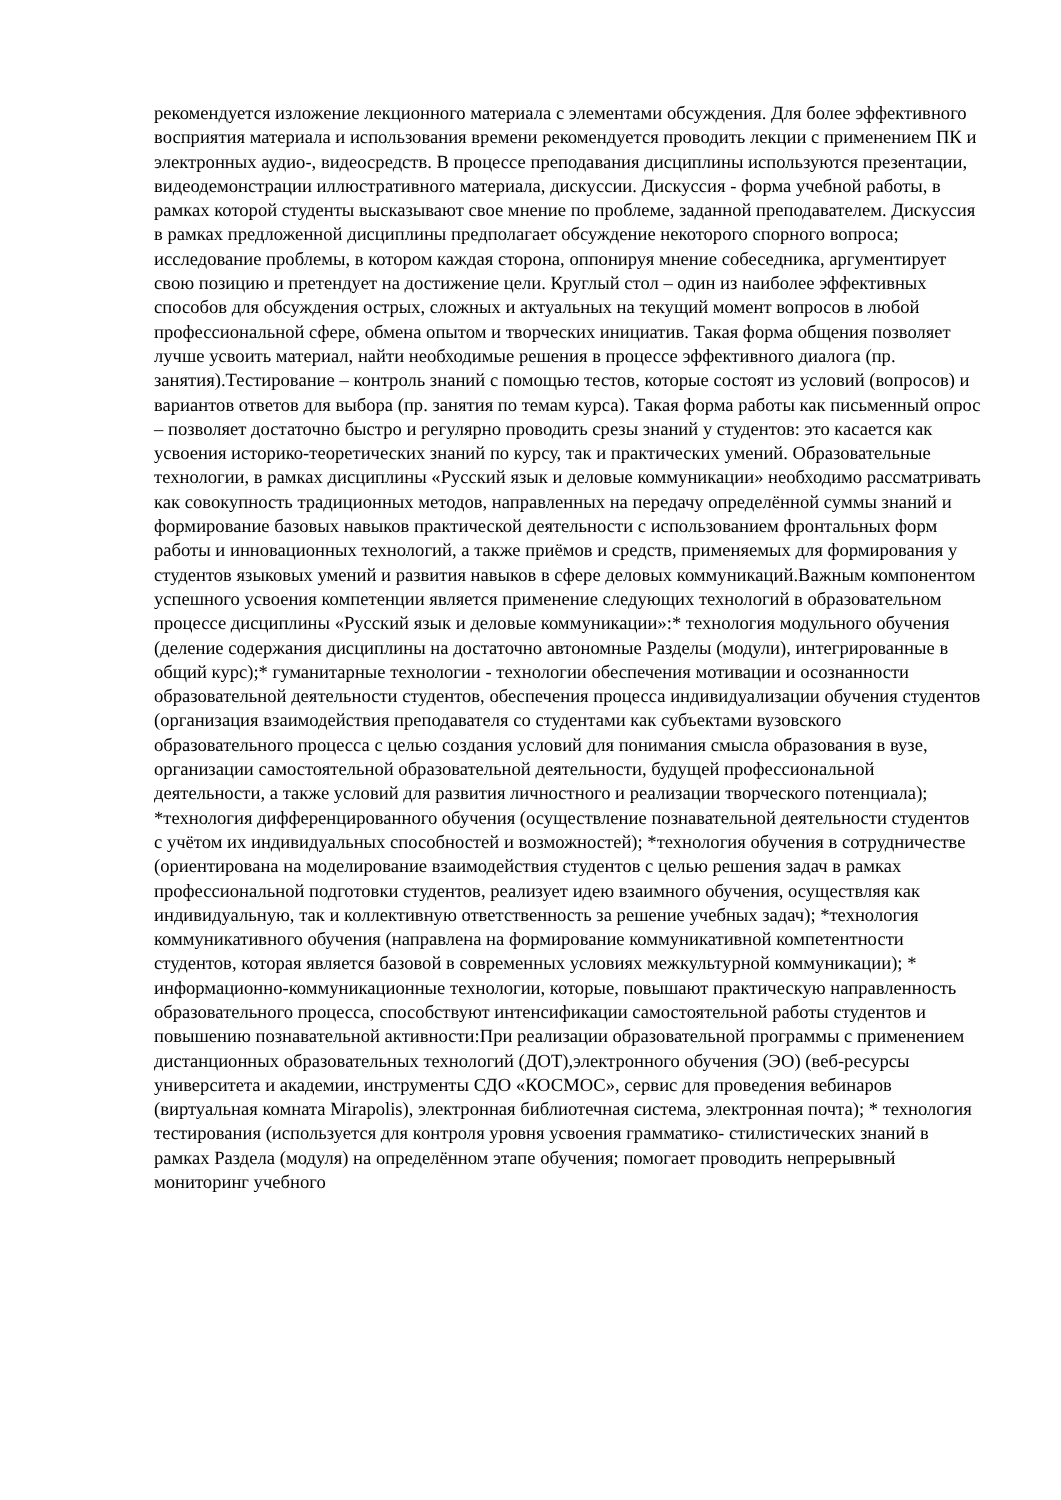рекомендуется изложение лекционного материала с элементами обсуждения. Для более эффективного восприятия материала и использования времени рекомендуется проводить лекции с применением ПК и электронных аудио-, видеосредств. В процессе преподавания дисциплины используются презентации, видеодемонстрации иллюстративного материала, дискуссии. Дискуссия - форма учебной работы, в рамках которой студенты высказывают свое мнение по проблеме, заданной преподавателем. Дискуссия в рамках предложенной дисциплины предполагает обсуждение некоторого спорного вопроса; исследование проблемы, в котором каждая сторона, оппонируя мнение собеседника, аргументирует свою позицию и претендует на достижение цели. Круглый стол – один из наиболее эффективных способов для обсуждения острых, сложных и актуальных на текущий момент вопросов в любой профессиональной сфере, обмена опытом и творческих инициатив. Такая форма общения позволяет лучше усвоить материал, найти необходимые решения в процессе эффективного диалога (пр. занятия).Тестирование – контроль знаний с помощью тестов, которые состоят из условий (вопросов) и вариантов ответов для выбора (пр. занятия по темам курса). Такая форма работы как письменный опрос – позволяет достаточно быстро и регулярно проводить срезы знаний у студентов: это касается как усвоения историко-теоретических знаний по курсу, так и практических умений. Образовательные технологии, в рамках дисциплины «Русский язык и деловые коммуникации» необходимо рассматривать как совокупность традиционных методов, направленных на передачу определённой суммы знаний и формирование базовых навыков практической деятельности с использованием фронтальных форм работы и инновационных технологий, а также приёмов и средств, применяемых для формирования у студентов языковых умений и развития навыков в сфере деловых коммуникаций.Важным компонентом успешного усвоения компетенции является применение следующих технологий в образовательном процессе дисциплины «Русский язык и деловые коммуникации»:* технология модульного обучения (деление содержания дисциплины на достаточно автономные Разделы (модули), интегрированные в общий курс);* гуманитарные технологии - технологии обеспечения мотивации и осознанности образовательной деятельности студентов, обеспечения процесса индивидуализации обучения студентов (организация взаимодействия преподавателя со студентами как субъектами вузовского образовательного процесса с целью создания условий для понимания смысла образования в вузе, организации самостоятельной образовательной деятельности, будущей профессиональной деятельности, а также условий для развития личностного и реализации творческого потенциала); *технология дифференцированного обучения (осуществление познавательной деятельности студентов с учётом их индивидуальных способностей и возможностей); *технология обучения в сотрудничестве (ориентирована на моделирование взаимодействия студентов с целью решения задач в рамках профессиональной подготовки студентов, реализует идею взаимного обучения, осуществляя как индивидуальную, так и коллективную ответственность за решение учебных задач); *технология коммуникативного обучения (направлена на формирование коммуникативной компетентности студентов, которая является базовой в современных условиях межкультурной коммуникации); * информационно-коммуникационные технологии, которые, повышают практическую направленность образовательного процесса, способствуют интенсификации самостоятельной работы студентов и повышению познавательной активности:При реализации образовательной программы с применением дистанционных образовательных технологий (ДОТ),электронного обучения (ЭО) (веб-ресурсы университета и академии, инструменты СДО «КОСМОС», сервис для проведения вебинаров (виртуальная комната Mirapolis), электронная библиотечная система, электронная почта); * технология тестирования (используется для контроля уровня усвоения грамматико- стилистических знаний в рамках Раздела (модуля) на определённом этапе обучения; помогает проводить непрерывный мониторинг учебного